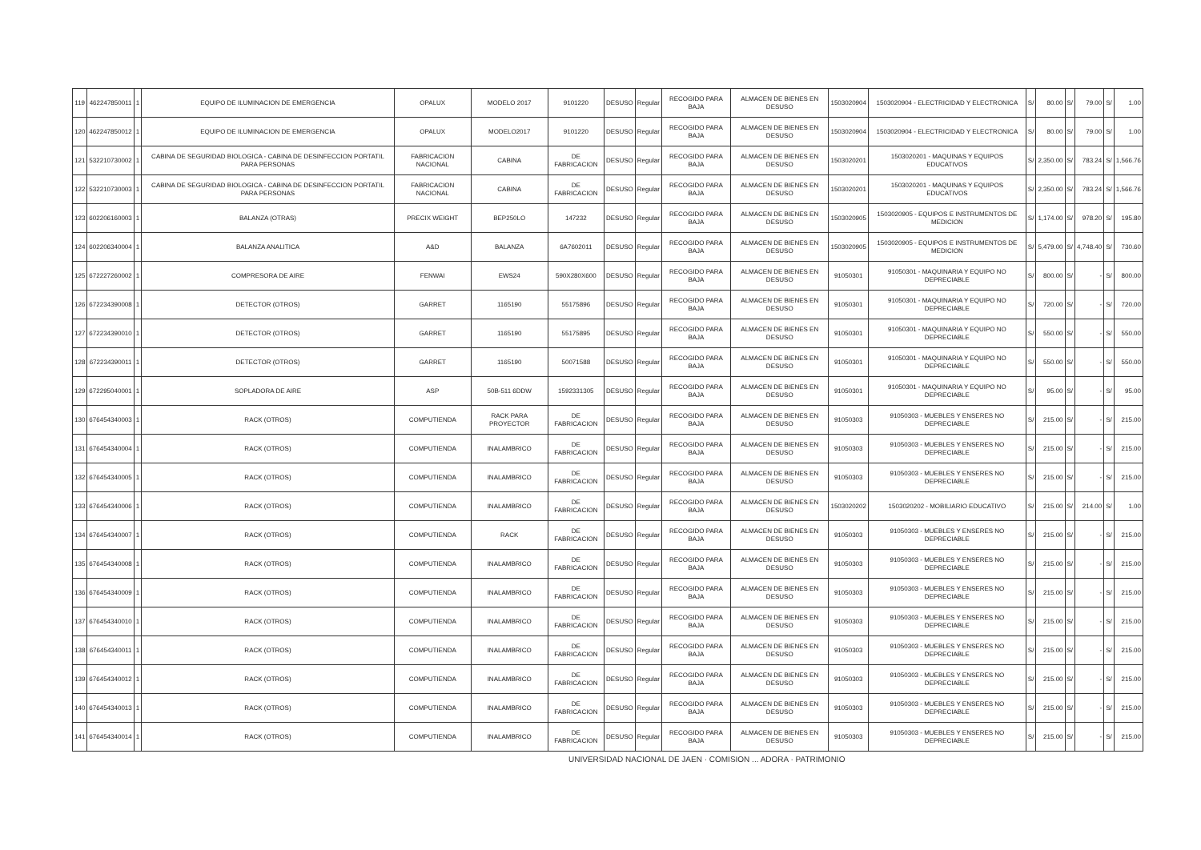| 119 | 462247850011 | 1 | EQUIPO DE ILUMINACION DE EMERGENCIA | OPALUX | MODELO 2017 | 9101220 | DESUSO | Regular | RECOGIDO PARA BAJA | ALMACEN DE BIENES EN DESUSO | 1503020904 | 1503020904 - ELECTRICIDAD Y ELECTRONICA | S/ | 80.00 | S/ | 79.00 | S/ | 1.00 |
| 120 | 462247850012 | 1 | EQUIPO DE ILUMINACION DE EMERGENCIA | OPALUX | MODELO2017 | 9101220 | DESUSO | Regular | RECOGIDO PARA BAJA | ALMACEN DE BIENES EN DESUSO | 1503020904 | 1503020904 - ELECTRICIDAD Y ELECTRONICA | S/ | 80.00 | S/ | 79.00 | S/ | 1.00 |
| 121 | 532210730002 | 1 | CABINA DE SEGURIDAD BIOLOGICA - CABINA DE DESINFECCION PORTATIL PARA PERSONAS | FABRICACION NACIONAL | CABINA | DE FABRICACION | DESUSO | Regular | RECOGIDO PARA BAJA | ALMACEN DE BIENES EN DESUSO | 1503020201 | 1503020201 - MAQUINAS Y EQUIPOS EDUCATIVOS | S/ | 2,350.00 | S/ | 783.24 | S/ | 1,566.76 |
| 122 | 532210730003 | 1 | CABINA DE SEGURIDAD BIOLOGICA - CABINA DE DESINFECCION PORTATIL PARA PERSONAS | FABRICACION NACIONAL | CABINA | DE FABRICACION | DESUSO | Regular | RECOGIDO PARA BAJA | ALMACEN DE BIENES EN DESUSO | 1503020201 | 1503020201 - MAQUINAS Y EQUIPOS EDUCATIVOS | S/ | 2,350.00 | S/ | 783.24 | S/ | 1,566.76 |
| 123 | 602206160003 | 1 | BALANZA (OTRAS) | PRECIX WEIGHT | BEP250LO | 147232 | DESUSO | Regular | RECOGIDO PARA BAJA | ALMACEN DE BIENES EN DESUSO | 1503020905 | 1503020905 - EQUIPOS E INSTRUMENTOS DE MEDICION | S/ | 1,174.00 | S/ | 978.20 | S/ | 195.80 |
| 124 | 602206340004 | 1 | BALANZA ANALITICA | A&D | BALANZA | 6A7602011 | DESUSO | Regular | RECOGIDO PARA BAJA | ALMACEN DE BIENES EN DESUSO | 1503020905 | 1503020905 - EQUIPOS E INSTRUMENTOS DE MEDICION | S/ | 5,479.00 | S/ | 4,748.40 | S/ | 730.60 |
| 125 | 672227260002 | 1 | COMPRESORA DE AIRE | FENWAI | EWS24 | 590X280X600 | DESUSO | Regular | RECOGIDO PARA BAJA | ALMACEN DE BIENES EN DESUSO | 91050301 | 91050301 - MAQUINARIA Y EQUIPO NO DEPRECIABLE | S/ | 800.00 | S/ | - | S/ | 800.00 |
| 126 | 672234390008 | 1 | DETECTOR (OTROS) | GARRET | 1165190 | 55175896 | DESUSO | Regular | RECOGIDO PARA BAJA | ALMACEN DE BIENES EN DESUSO | 91050301 | 91050301 - MAQUINARIA Y EQUIPO NO DEPRECIABLE | S/ | 720.00 | S/ | - | S/ | 720.00 |
| 127 | 672234390010 | 1 | DETECTOR (OTROS) | GARRET | 1165190 | 55175895 | DESUSO | Regular | RECOGIDO PARA BAJA | ALMACEN DE BIENES EN DESUSO | 91050301 | 91050301 - MAQUINARIA Y EQUIPO NO DEPRECIABLE | S/ | 550.00 | S/ | - | S/ | 550.00 |
| 128 | 672234390011 | 1 | DETECTOR (OTROS) | GARRET | 1165190 | 50071588 | DESUSO | Regular | RECOGIDO PARA BAJA | ALMACEN DE BIENES EN DESUSO | 91050301 | 91050301 - MAQUINARIA Y EQUIPO NO DEPRECIABLE | S/ | 550.00 | S/ | - | S/ | 550.00 |
| 129 | 672295040001 | 1 | SOPLADORA DE AIRE | ASP | 50B-511 6DDW | 1592331305 | DESUSO | Regular | RECOGIDO PARA BAJA | ALMACEN DE BIENES EN DESUSO | 91050301 | 91050301 - MAQUINARIA Y EQUIPO NO DEPRECIABLE | S/ | 95.00 | S/ | - | S/ | 95.00 |
| 130 | 676454340003 | 1 | RACK (OTROS) | COMPUTIENDA | RACK PARA PROYECTOR | DE FABRICACION | DESUSO | Regular | RECOGIDO PARA BAJA | ALMACEN DE BIENES EN DESUSO | 91050303 | 91050303 - MUEBLES Y ENSERES NO DEPRECIABLE | S/ | 215.00 | S/ | - | S/ | 215.00 |
| 131 | 676454340004 | 1 | RACK (OTROS) | COMPUTIENDA | INALAMBRICO | DE FABRICACION | DESUSO | Regular | RECOGIDO PARA BAJA | ALMACEN DE BIENES EN DESUSO | 91050303 | 91050303 - MUEBLES Y ENSERES NO DEPRECIABLE | S/ | 215.00 | S/ | - | S/ | 215.00 |
| 132 | 676454340005 | 1 | RACK (OTROS) | COMPUTIENDA | INALAMBRICO | DE FABRICACION | DESUSO | Regular | RECOGIDO PARA BAJA | ALMACEN DE BIENES EN DESUSO | 91050303 | 91050303 - MUEBLES Y ENSERES NO DEPRECIABLE | S/ | 215.00 | S/ | - | S/ | 215.00 |
| 133 | 676454340006 | 1 | RACK (OTROS) | COMPUTIENDA | INALAMBRICO | DE FABRICACION | DESUSO | Regular | RECOGIDO PARA BAJA | ALMACEN DE BIENES EN DESUSO | 1503020202 | 1503020202 - MOBILIARIO EDUCATIVO | S/ | 215.00 | S/ | 214.00 | S/ | 1.00 |
| 134 | 676454340007 | 1 | RACK (OTROS) | COMPUTIENDA | RACK | DE FABRICACION | DESUSO | Regular | RECOGIDO PARA BAJA | ALMACEN DE BIENES EN DESUSO | 91050303 | 91050303 - MUEBLES Y ENSERES NO DEPRECIABLE | S/ | 215.00 | S/ | - | S/ | 215.00 |
| 135 | 676454340008 | 1 | RACK (OTROS) | COMPUTIENDA | INALAMBRICO | DE FABRICACION | DESUSO | Regular | RECOGIDO PARA BAJA | ALMACEN DE BIENES EN DESUSO | 91050303 | 91050303 - MUEBLES Y ENSERES NO DEPRECIABLE | S/ | 215.00 | S/ | - | S/ | 215.00 |
| 136 | 676454340009 | 1 | RACK (OTROS) | COMPUTIENDA | INALAMBRICO | DE FABRICACION | DESUSO | Regular | RECOGIDO PARA BAJA | ALMACEN DE BIENES EN DESUSO | 91050303 | 91050303 - MUEBLES Y ENSERES NO DEPRECIABLE | S/ | 215.00 | S/ | - | S/ | 215.00 |
| 137 | 676454340010 | 1 | RACK (OTROS) | COMPUTIENDA | INALAMBRICO | DE FABRICACION | DESUSO | Regular | RECOGIDO PARA BAJA | ALMACEN DE BIENES EN DESUSO | 91050303 | 91050303 - MUEBLES Y ENSERES NO DEPRECIABLE | S/ | 215.00 | S/ | - | S/ | 215.00 |
| 138 | 676454340011 | 1 | RACK (OTROS) | COMPUTIENDA | INALAMBRICO | DE FABRICACION | DESUSO | Regular | RECOGIDO PARA BAJA | ALMACEN DE BIENES EN DESUSO | 91050303 | 91050303 - MUEBLES Y ENSERES NO DEPRECIABLE | S/ | 215.00 | S/ | - | S/ | 215.00 |
| 139 | 676454340012 | 1 | RACK (OTROS) | COMPUTIENDA | INALAMBRICO | DE FABRICACION | DESUSO | Regular | RECOGIDO PARA BAJA | ALMACEN DE BIENES EN DESUSO | 91050303 | 91050303 - MUEBLES Y ENSERES NO DEPRECIABLE | S/ | 215.00 | S/ | - | S/ | 215.00 |
| 140 | 676454340013 | 1 | RACK (OTROS) | COMPUTIENDA | INALAMBRICO | DE FABRICACION | DESUSO | Regular | RECOGIDO PARA BAJA | ALMACEN DE BIENES EN DESUSO | 91050303 | 91050303 - MUEBLES Y ENSERES NO DEPRECIABLE | S/ | 215.00 | S/ | - | S/ | 215.00 |
| 141 | 676454340014 | 1 | RACK (OTROS) | COMPUTIENDA | INALAMBRICO | DE FABRICACION | DESUSO | Regular | RECOGIDO PARA BAJA | ALMACEN DE BIENES EN DESUSO | 91050303 | 91050303 - MUEBLES Y ENSERES NO DEPRECIABLE | S/ | 215.00 | S/ | - | S/ | 215.00 |
UNIVERSIDAD NACIONAL DE JAEN · COMISION ... ADORA · PATRIMONIO